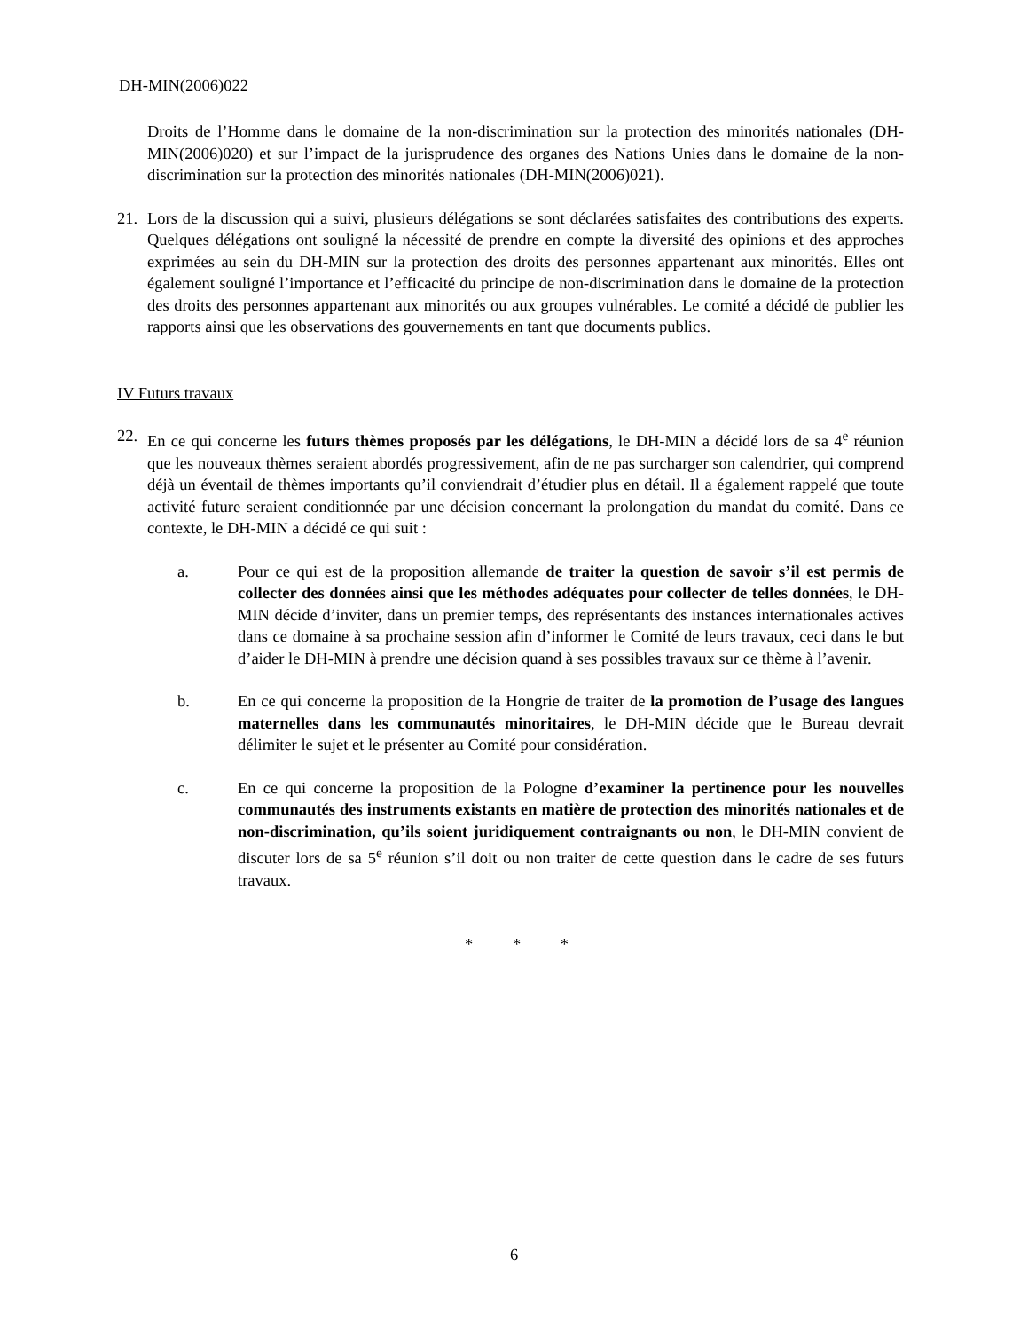DH-MIN(2006)022
Droits de l’Homme dans le domaine de la non-discrimination sur la protection des minorités nationales (DH-MIN(2006)020) et sur l’impact de la jurisprudence des organes des Nations Unies dans le domaine de la non-discrimination sur la protection des minorités nationales (DH-MIN(2006)021).
21. Lors de la discussion qui a suivi, plusieurs délégations se sont déclarées satisfaites des contributions des experts. Quelques délégations ont souligné la nécessité de prendre en compte la diversité des opinions et des approches exprimées au sein du DH-MIN sur la protection des droits des personnes appartenant aux minorités. Elles ont également souligné l’importance et l’efficacité du principe de non-discrimination dans le domaine de la protection des droits des personnes appartenant aux minorités ou aux groupes vulnérables. Le comité a décidé de publier les rapports ainsi que les observations des gouvernements en tant que documents publics.
IV Futurs travaux
22. En ce qui concerne les futurs thèmes proposés par les délégations, le DH-MIN a décidé lors de sa 4<sup>e</sup> réunion que les nouveaux thèmes seraient abordés progressivement, afin de ne pas surcharger son calendrier, qui comprend déjà un éventail de thèmes importants qu’il conviendrait d’étudier plus en détail. Il a également rappelé que toute activité future seraient conditionnée par une décision concernant la prolongation du mandat du comité. Dans ce contexte, le DH-MIN a décidé ce qui suit :
a. Pour ce qui est de la proposition allemande de traiter la question de savoir s’il est permis de collecter des données ainsi que les méthodes adéquates pour collecter de telles données, le DH-MIN décide d’inviter, dans un premier temps, des représentants des instances internationales actives dans ce domaine à sa prochaine session afin d’informer le Comité de leurs travaux, ceci dans le but d’aider le DH-MIN à prendre une décision quand à ses possibles travaux sur ce thème à l’avenir.
b. En ce qui concerne la proposition de la Hongrie de traiter de la promotion de l’usage des langues maternelles dans les communautés minoritaires, le DH-MIN décide que le Bureau devrait délimiter le sujet et le présenter au Comité pour considération.
c. En ce qui concerne la proposition de la Pologne d’examiner la pertinence pour les nouvelles communautés des instruments existants en matière de protection des minorités nationales et de non-discrimination, qu’ils soient juridiquement contraignants ou non, le DH-MIN convient de discuter lors de sa 5<sup>e</sup> réunion s’il doit ou non traiter de cette question dans le cadre de ses futurs travaux.
* * *
6